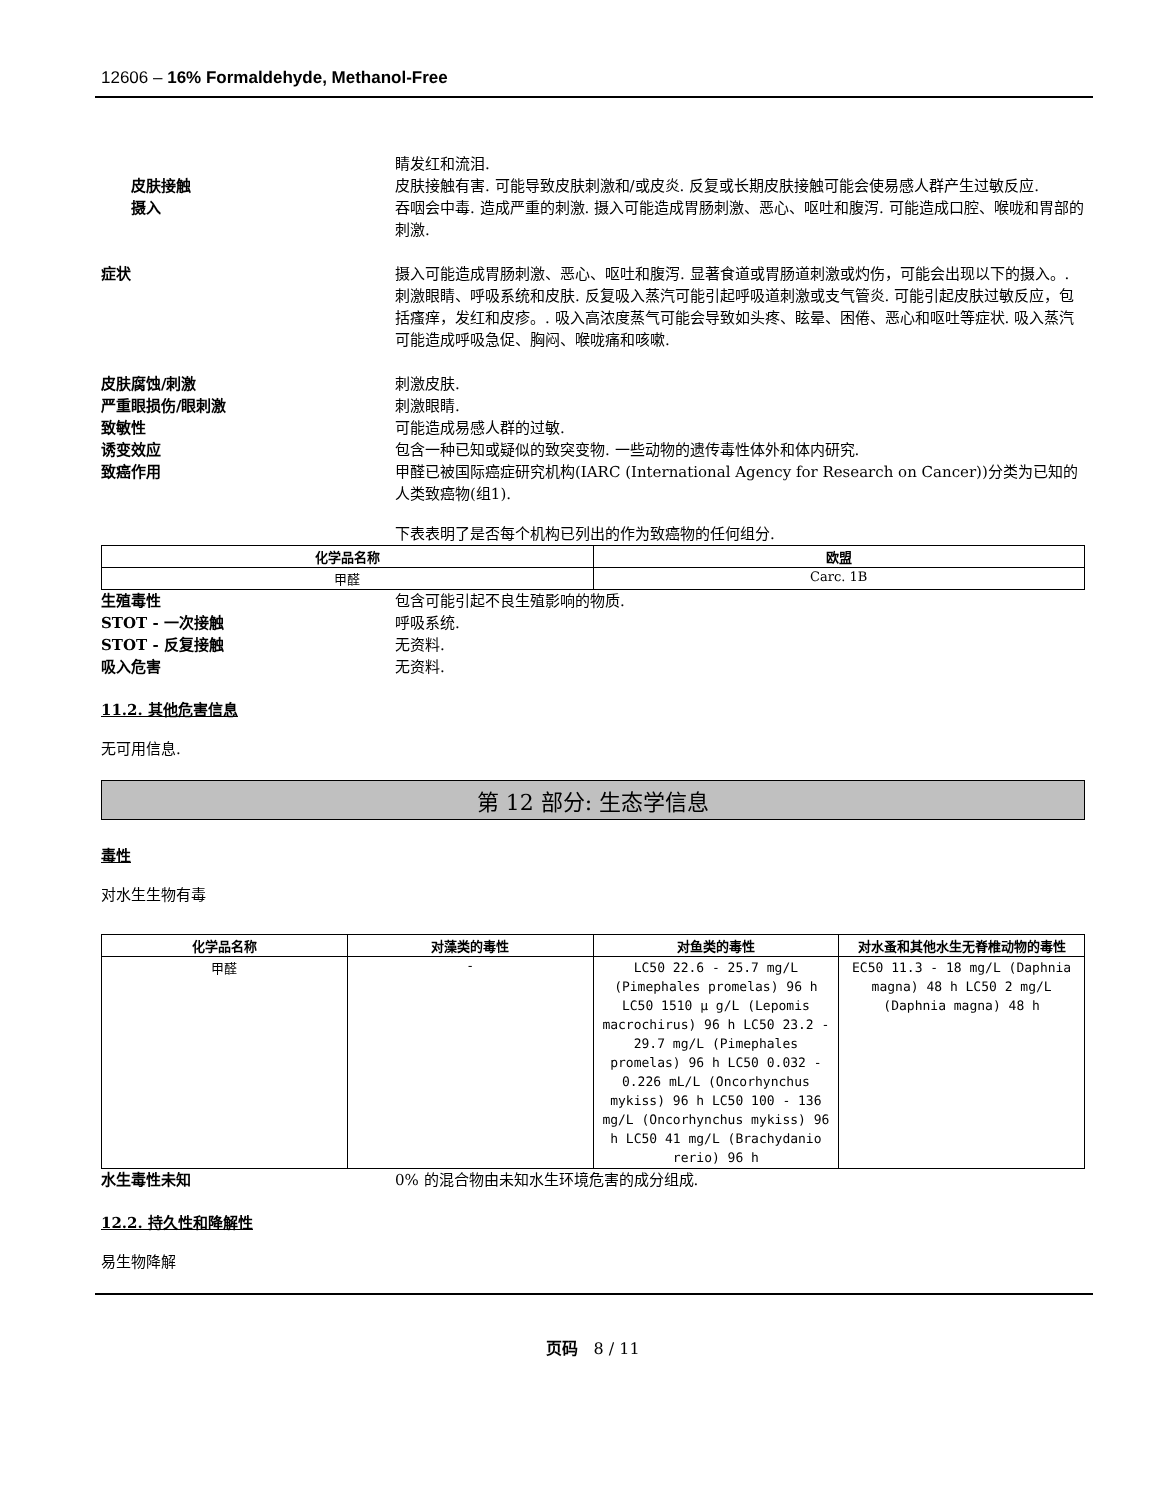12606 – 16% Formaldehyde, Methanol-Free
睛发红和流泪.
皮肤接触 皮肤接触有害. 可能导致皮肤刺激和/或皮炎. 反复或长期皮肤接触可能会使易感人群产生过敏反应.
摄入 吞咽会中毒. 造成严重的刺激. 摄入可能造成胃肠刺激、恶心、呕吐和腹泻. 可能造成口腔、喉咙和胃部的刺激.
症状 摄入可能造成胃肠刺激、恶心、呕吐和腹泻. 显著食道或胃肠道刺激或灼伤，可能会出现以下的摄入。. 刺激眼睛、呼吸系统和皮肤. 反复吸入蒸汽可能引起呼吸道刺激或支气管炎. 可能引起皮肤过敏反应，包括瘙痒，发红和皮疹。. 吸入高浓度蒸气可能会导致如头疼、眩晕、困倦、恶心和呕吐等症状. 吸入蒸汽可能造成呼吸急促、胸闷、喉咙痛和咳嗽.
皮肤腐蚀/刺激 刺激皮肤.
严重眼损伤/眼刺激 刺激眼睛.
致敏性 可能造成易感人群的过敏.
诱变效应 包含一种已知或疑似的致突变物. 一些动物的遗传毒性体外和体内研究.
致癌作用 甲醛已被国际癌症研究机构(IARC (International Agency for Research on Cancer))分类为已知的人类致癌物(组1).
下表表明了是否每个机构已列出的作为致癌物的任何组分.
| 化学品名称 | 欧盟 |
| --- | --- |
| 甲醛 | Carc. 1B |
生殖毒性 包含可能引起不良生殖影响的物质.
STOT - 一次接触 呼吸系统.
STOT - 反复接触 无资料.
吸入危害 无资料.
11.2. 其他危害信息
无可用信息.
第 12 部分: 生态学信息
毒性
对水生生物有毒
| 化学品名称 | 对藻类的毒性 | 对鱼类的毒性 | 对水蚤和其他水生无脊椎动物的毒性 |
| --- | --- | --- | --- |
| 甲醛 | - | LC50 22.6 - 25.7 mg/L (Pimephales promelas) 96 h LC50 1510 µ g/L (Lepomis macrochirus) 96 h LC50 23.2 - 29.7 mg/L (Pimephales promelas) 96 h LC50 0.032 - 0.226 mL/L (Oncorhynchus mykiss) 96 h LC50 100 - 136 mg/L (Oncorhynchus mykiss) 96 h LC50 41 mg/L (Brachydanio rerio) 96 h | EC50 11.3 - 18 mg/L (Daphnia magna) 48 h LC50 2 mg/L (Daphnia magna) 48 h |
水生毒性未知 0% 的混合物由未知水生环境危害的成分组成.
12.2. 持久性和降解性
易生物降解
页码 8 / 11